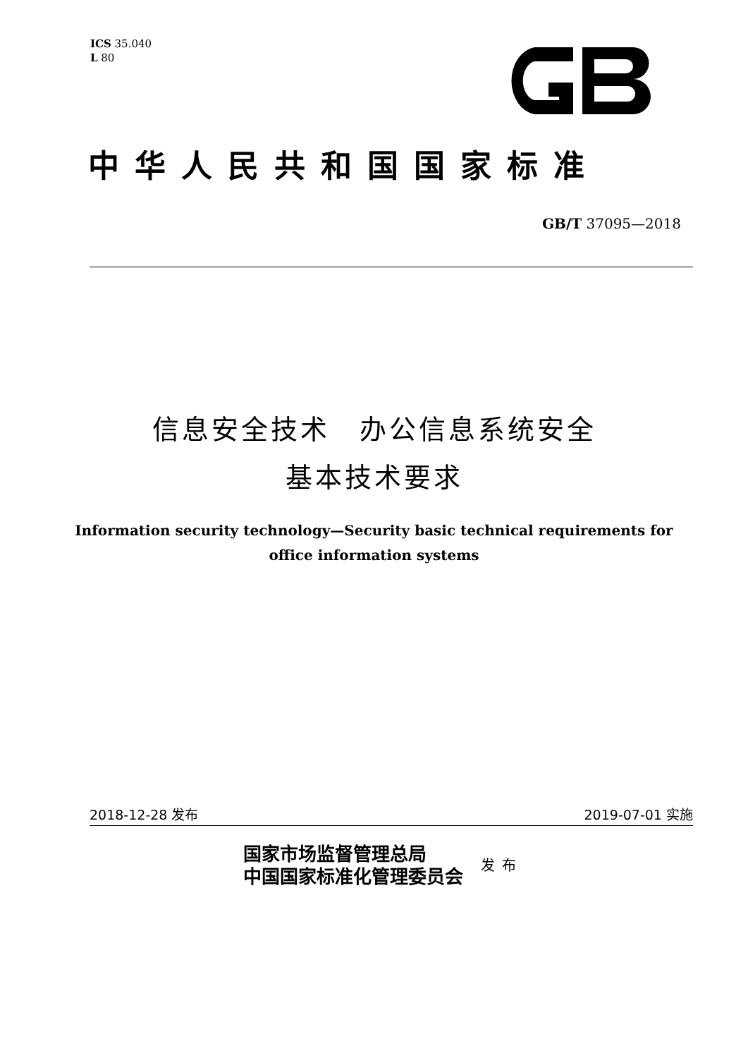ICS 35.040
L 80
中华人民共和国国家标准
GB/T 37095—2018
信息安全技术　办公信息系统安全
基本技术要求
Information security technology—Security basic technical requirements for
office information systems
2018-12-28 发布 2019-07-01 实施
国家市场监督管理总局
中国国家标准化管理委员会
发布